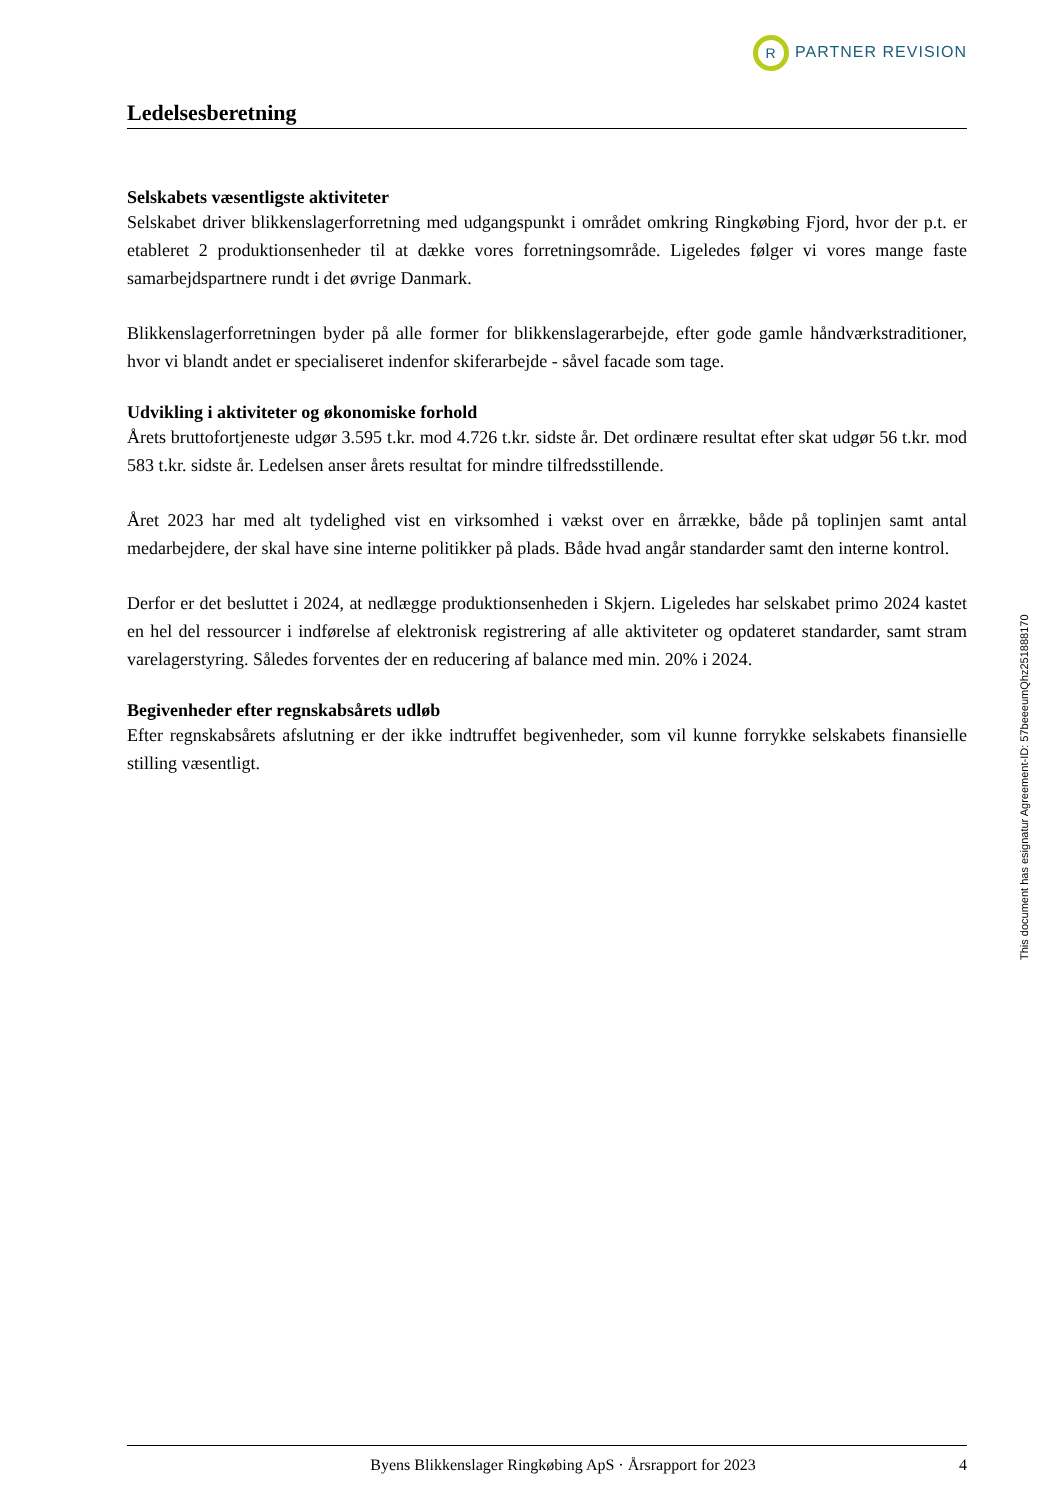R PARTNER REVISION
Ledelsesberetning
Selskabets væsentligste aktiviteter
Selskabet driver blikkenslagerforretning med udgangspunkt i området omkring Ringkøbing Fjord, hvor der p.t. er etableret 2 produktionsenheder til at dække vores forretningsområde. Ligeledes følger vi vores mange faste samarbejdspartnere rundt i det øvrige Danmark.
Blikkenslagerforretningen byder på alle former for blikkenslagerarbejde, efter gode gamle håndværkstraditioner, hvor vi blandt andet er specialiseret indenfor skiferarbejde - såvel facade som tage.
Udvikling i aktiviteter og økonomiske forhold
Årets bruttofortjeneste udgør 3.595 t.kr. mod 4.726 t.kr. sidste år. Det ordinære resultat efter skat udgør 56 t.kr. mod 583 t.kr. sidste år. Ledelsen anser årets resultat for mindre tilfredsstillende.
Året 2023 har med alt tydelighed vist en virksomhed i vækst over en årrække, både på toplinjen samt antal medarbejdere, der skal have sine interne politikker på plads. Både hvad angår standarder samt den interne kontrol.
Derfor er det besluttet i 2024, at nedlægge produktionsenheden i Skjern. Ligeledes har selskabet primo 2024 kastet en hel del ressourcer i indførelse af elektronisk registrering af alle aktiviteter og opdateret standarder, samt stram varelagerstyring. Således forventes der en reducering af balance med min. 20% i 2024.
Begivenheder efter regnskabsårets udløb
Efter regnskabsårets afslutning er der ikke indtruffet begivenheder, som vil kunne forrykke selskabets finansielle stilling væsentligt.
This document has esignatur Agreement-ID: 57beeeumQhz251888170
Byens Blikkenslager Ringkøbing ApS · Årsrapport for 2023 4